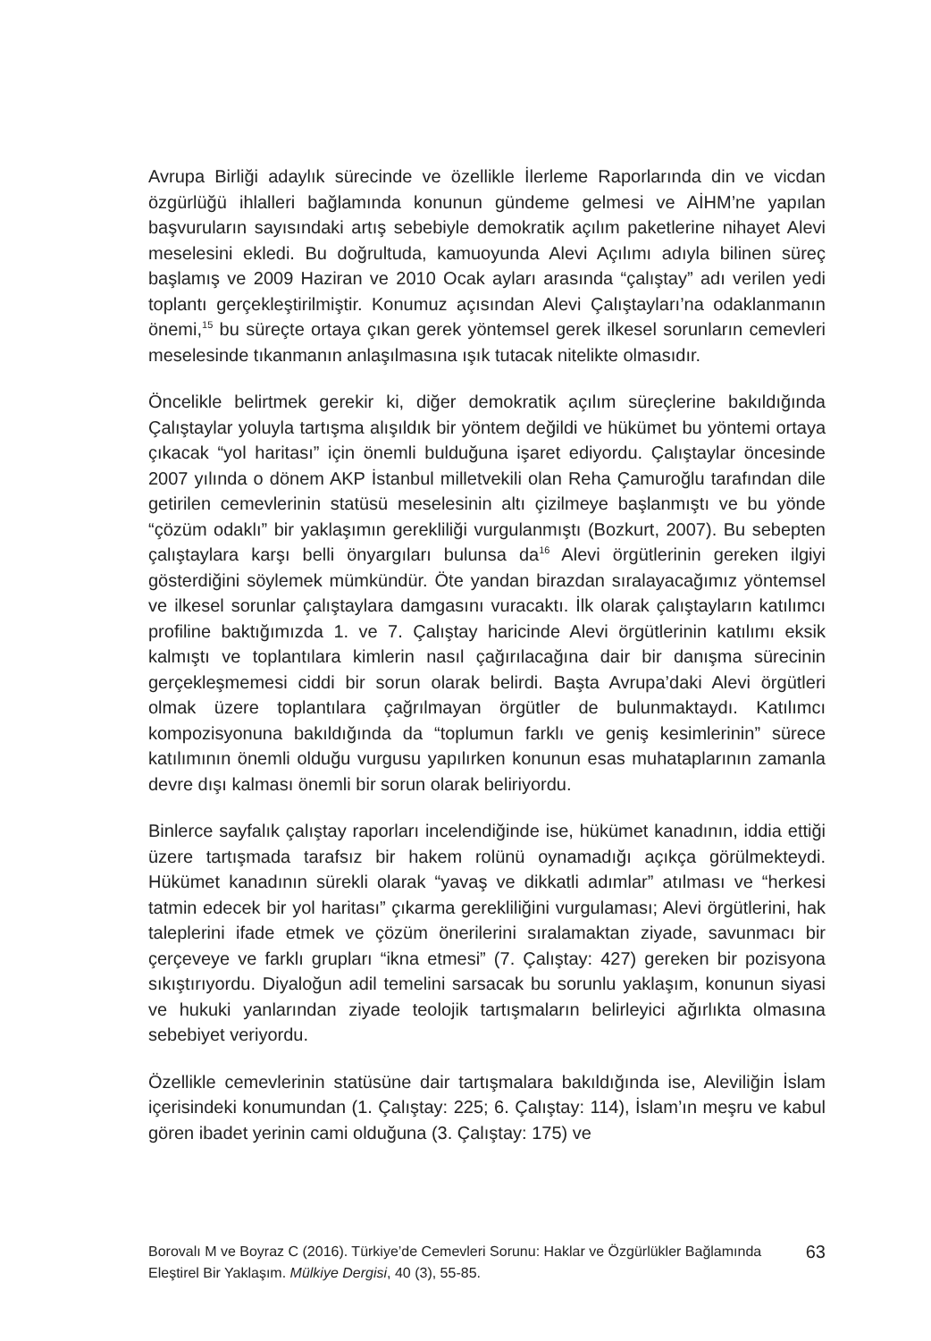Avrupa Birliği adaylık sürecinde ve özellikle İlerleme Raporlarında din ve vicdan özgürlüğü ihlalleri bağlamında konunun gündeme gelmesi ve AİHM’ne yapılan başvuruların sayısındaki artış sebebiyle demokratik açılım paketlerine nihayet Alevi meselesini ekledi. Bu doğrultuda, kamuoyunda Alevi Açılımı adıyla bilinen süreç başlamış ve 2009 Haziran ve 2010 Ocak ayları arasında “çalıştay” adı verilen yedi toplantı gerçekleştirilmiştir. Konumuz açısından Alevi Çalıştayları’na odaklanmanın önemi,<sup>15</sup> bu süreçte ortaya çıkan gerek yöntemsel gerek ilkesel sorunların cemevleri meselesinde tıkanmanın anlaşılmasına ışık tutacak nitelikte olmasıdır.
Öncelikle belirtmek gerekir ki, diğer demokratik açılım süreçlerine bakıldığında Çalıştaylar yoluyla tartışma alışıldık bir yöntem değildi ve hükümet bu yöntemi ortaya çıkacak “yol haritası” için önemli bulduğuna işaret ediyordu. Çalıştaylar öncesinde 2007 yılında o dönem AKP İstanbul milletvekili olan Reha Çamuroğlu tarafından dile getirilen cemevlerinin statüsü meselesinin altı çizilmeye başlanmıştı ve bu yönde “çözüm odaklı” bir yaklaşımın gerekliliği vurgulanmıştı (Bozkurt, 2007). Bu sebepten çalıştaylara karşı belli önyargıları bulunsa da<sup>16</sup> Alevi örgütlerinin gereken ilgiyi gösterdiğini söylemek mümkündür. Öte yandan birazdan sıralayacağımız yöntemsel ve ilkesel sorunlar çalıştaylara damgasını vuracaktı. İlk olarak çalıştayların katılımcı profiline baktığımızda 1. ve 7. Çalıştay haricinde Alevi örgütlerinin katılımı eksik kalmıştı ve toplantılara kimlerin nasıl çağırılacağına dair bir danışma sürecinin gerçekleşmemesi ciddi bir sorun olarak belirdi. Başta Avrupa’daki Alevi örgütleri olmak üzere toplantılara çağrılmayan örgütler de bulunmaktaydı. Katılımcı kompozisyonuna bakıldığında da “toplumun farklı ve geniş kesimlerinin” sürece katılımının önemli olduğu vurgusu yapılırken konunun esas muhataplarının zamanla devre dışı kalması önemli bir sorun olarak beliriyordu.
Binlerce sayfalık çalıştay raporları incelendiğinde ise, hükümet kanadının, iddia ettiği üzere tartışmada tarafsız bir hakem rolünü oynamadığı açıkça görülmekteydi. Hükümet kanadının sürekli olarak “yavaş ve dikkatli adımlar” atılması ve “herkesi tatmin edecek bir yol haritası” çıkarma gerekliliğini vurgulaması; Alevi örgütlerini, hak taleplerini ifade etmek ve çözüm önerilerini sıralamaktan ziyade, savunmacı bir çerçeveye ve farklı grupları “ikna etmesi” (7. Çalıştay: 427) gereken bir pozisyona sıkıştırıyordu. Diyaloğun adil temelini sarsacak bu sorunlu yaklaşım, konunun siyasi ve hukuki yanlarından ziyade teolojik tartışmaların belirleyici ağırlıkta olmasına sebebiyet veriyordu.
Özellikle cemevlerinin statüsüne dair tartışmalara bakıldığında ise, Aleviliğin İslam içerisindeki konumundan (1. Çalıştay: 225; 6. Çalıştay: 114), İslam’ın meşru ve kabul gören ibadet yerinin cami olduğuna (3. Çalıştay: 175) ve
Borovalı M ve Boyraz C (2016). Türkiye’de Cemevleri Sorunu: Haklar ve Özgürlükler Bağlamında Eleştirel Bir Yaklaşım. Mülkiye Dergisi, 40 (3), 55-85.
63